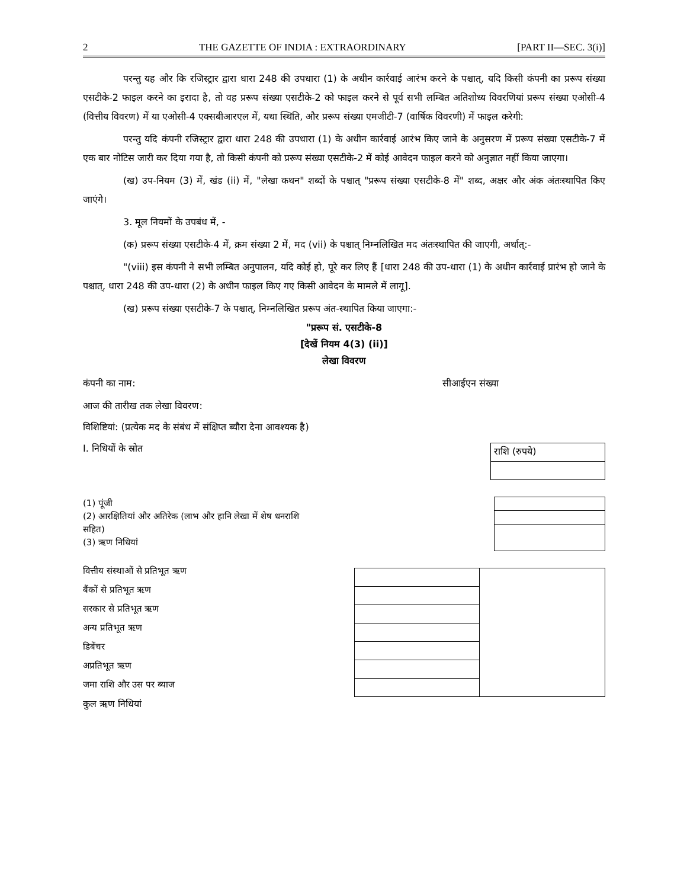2 THE GAZETTE OF INDIA : EXTRAORDINARY [PART II—SEC. 3(i)]
परन्तु यह और कि रजिस्ट्रार द्वारा धारा 248 की उपधारा (1) के अधीन कार्रवाई आरंभ करने के पश्चात्, यदि किसी कंपनी का प्ररूप संख्या एसटीके-2 फाइल करने का इरादा है, तो वह प्ररूप संख्या एसटीके-2 को फाइल करने से पूर्व सभी लम्बित अतिशोध्य विवरणियां प्ररूप संख्या एओसी-4 (वित्तीय विवरण) में या एओसी-4 एक्सबीआरएल में, यथा स्थिति, और प्ररूप संख्या एमजीटी-7 (वार्षिक विवरणी) में फाइल करेगी:
परन्तु यदि कंपनी रजिस्ट्रार द्वारा धारा 248 की उपधारा (1) के अधीन कार्रवाई आरंभ किए जाने के अनुसरण में प्ररूप संख्या एसटीके-7 में एक बार नोटिस जारी कर दिया गया है, तो किसी कंपनी को प्ररूप संख्या एसटीके-2 में कोई आवेदन फाइल करने को अनुज्ञात नहीं किया जाएगा।
(ख) उप-नियम (3) में, खंड (ii) में, "लेखा कथन" शब्दों के पश्चात् "प्ररूप संख्या एसटीके-8 में" शब्द, अक्षर और अंक अंतःस्थापित किए जाएंगे।
3. मूल नियमों के उपबंध में, -
(क) प्ररूप संख्या एसटीके-4 में, क्रम संख्या 2 में, मद (vii) के पश्चात् निम्नलिखित मद अंतःस्थापित की जाएगी, अर्थात्:-
"(viii) इस कंपनी ने सभी लम्बित अनुपालन, यदि कोई हो, पूरे कर लिए हैं [धारा 248 की उप-धारा (1) के अधीन कार्रवाई प्रारंभ हो जाने के पश्चात्, धारा 248 की उप-धारा (2) के अधीन फाइल किए गए किसी आवेदन के मामले में लागू].
(ख) प्ररूप संख्या एसटीके-7 के पश्चात्, निम्नलिखित प्ररूप अंत-स्थापित किया जाएगा:-
"प्ररूप सं. एसटीके-8
[देखें नियम 4(3) (ii)]
लेखा विवरण
कंपनी का नाम: सीआईएन संख्या
आज की तारीख तक लेखा विवरण:
विशिष्टियां: (प्रत्येक मद के संबंध में संक्षिप्त ब्यौरा देना आवश्यक है)
I. निधियों के स्रोत
| राशि (रुपये) |
(1) पूंजी
(2) आरक्षितियां और अतिरेक (लाभ और हानि लेखा में शेष धनराशि
सहित)
(3) ऋण निधियां
वित्तीय संस्थाओं से प्रतिभूत ऋण
बैंकों से प्रतिभूत ऋण
सरकार से प्रतिभूत ऋण
अन्य प्रतिभूत ऋण
डिबेंचर
अप्रतिभूत ऋण
जमा राशि और उस पर ब्याज
कुल ऋण निधियां